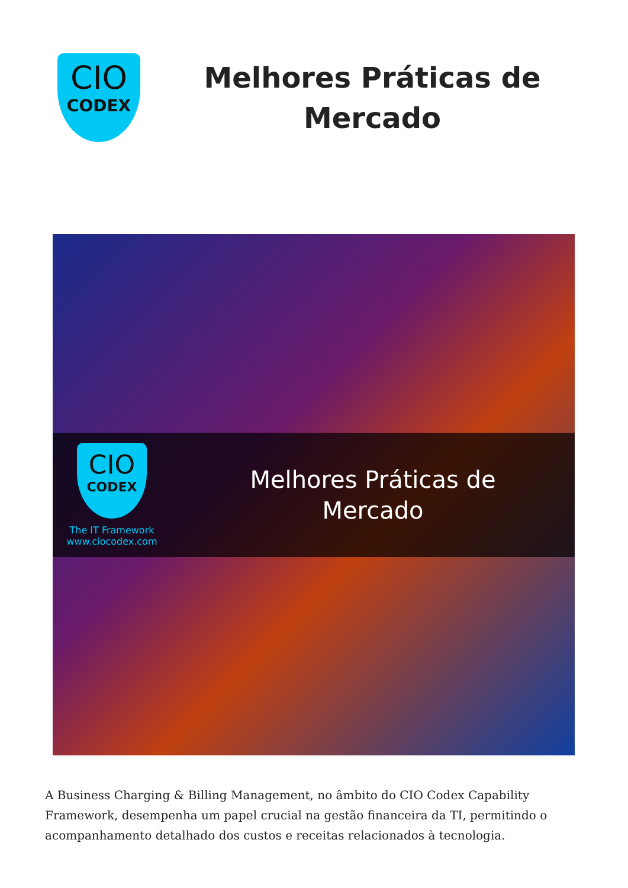CIO
CODEX
Melhores Práticas de Mercado
CIO
CODEX
The IT Framework
www.ciocodex.com
Melhores Práticas de
Mercado
A Business Charging & Billing Management, no âmbito do CIO Codex Capability Framework, desempenha um papel crucial na gestão financeira da TI, permitindo o acompanhamento detalhado dos custos e receitas relacionados à tecnologia.